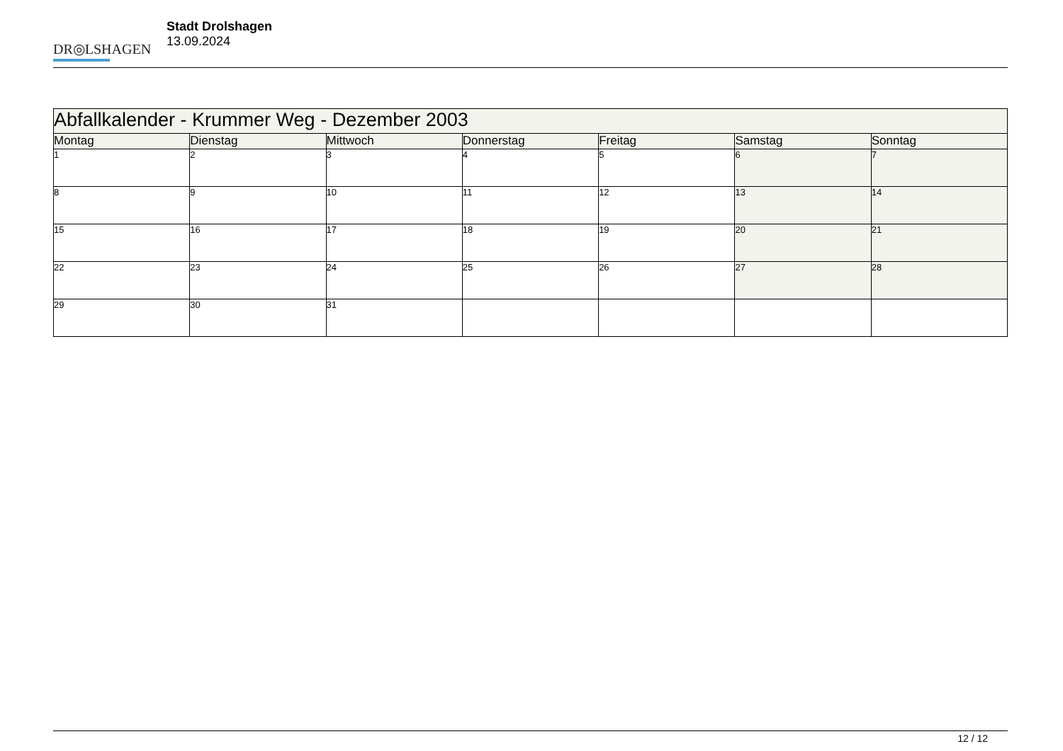DR◎LSHAGEN
Stadt Drolshagen
13.09.2024
| Abfallkalender - Krummer Weg - Dezember 2003 | | | | | | |
| --- | --- | --- | --- | --- | --- | --- |
| Montag | Dienstag | Mittwoch | Donnerstag | Freitag | Samstag | Sonntag |
| 1 | 2 | 3 | 4 | 5 | 6 | 7 |
| 8 | 9 | 10 | 11 | 12 | 13 | 14 |
| 15 | 16 | 17 | 18 | 19 | 20 | 21 |
| 22 | 23 | 24 | 25 | 26 | 27 | 28 |
| 29 | 30 | 31 | | | | |
12 / 12